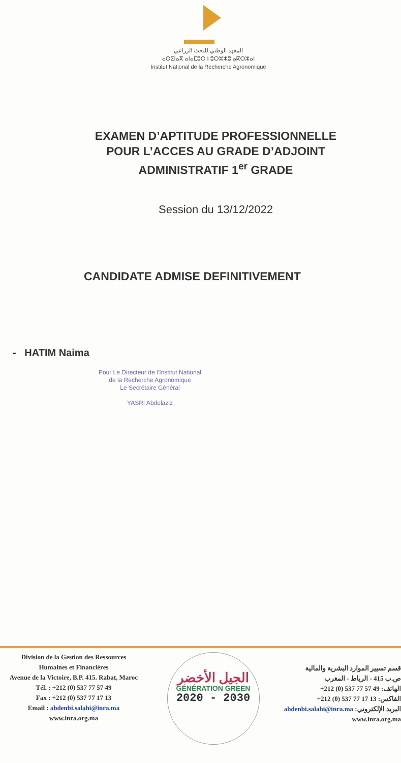المعهد الوطني للبحث الزراعي
ⴰⵙⵉⵏⴰⴳ ⴰⵏⴰⵎⵓⵔ ⵏ ⵓⵔⵣⵣⵓ ⴰⴽⵔⵣⴰⵏ
Institut National de la Recherche Agronomique
EXAMEN D’APTITUDE PROFESSIONNELLE
POUR L’ACCES AU GRADE D’ADJOINT
ADMINISTRATIF 1<sup>er</sup> GRADE
Session du 13/12/2022
CANDIDATE ADMISE DEFINITIVEMENT
- HATIM Naima
Pour Le Directeur de l’Institut National
de la Recherche Agronomique
Le Secrétaire Général
YASRI Abdelaziz
Division de la Gestion des Ressources
Humaines et Financières
Avenue de la Victoire, B.P. 415. Rabat, Maroc
Tél. : +212 (0) 537 77 57 49
Fax : +212 (0) 537 77 17 13
Email : abdenbi.salahi@inra.ma
www.inra.org.ma
الجيل الأخضر
GÉNÉRATION GREEN
2020 - 2030
قسم تسيير الموارد البشرية والمالية
ص.ب 415 - الرباط - المغرب
الهاتف: 49 57 77 537 (0) 212+
الفاكس: 13 17 77 537 (0) 212+
البريد الإلكتروني: abdenbi.salahi@inra.ma
www.inra.org.ma